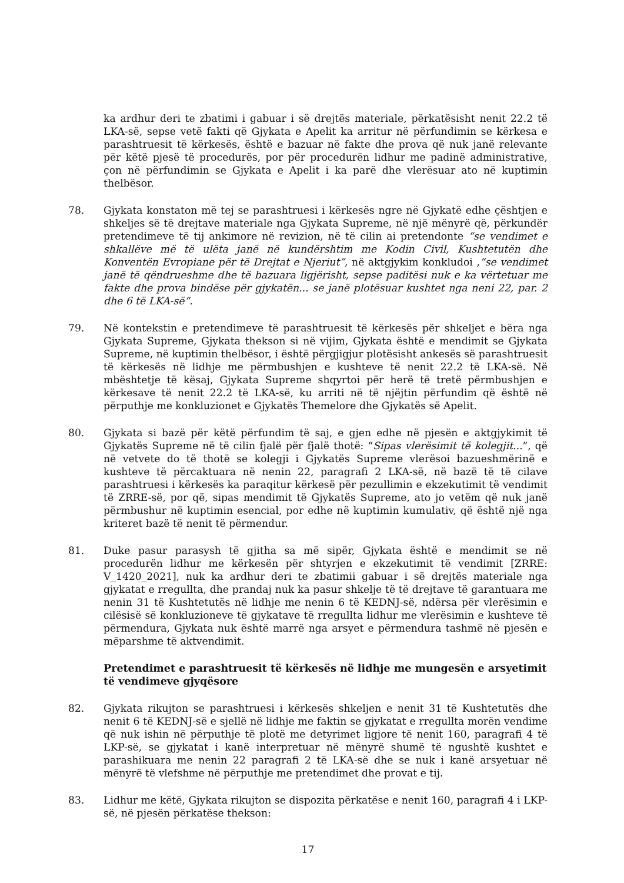ka ardhur deri te zbatimi i gabuar i së drejtës materiale, përkatësisht nenit 22.2 të LKA-së, sepse vetë fakti që Gjykata e Apelit ka arritur në përfundimin se kërkesa e parashtruesit të kërkesës, është e bazuar në fakte dhe prova që nuk janë relevante për këtë pjesë të procedurës, por për procedurën lidhur me padinë administrative, çon në përfundimin se Gjykata e Apelit i ka parë dhe vlerësuar ato në kuptimin thelbësor.
78. Gjykata konstaton më tej se parashtruesi i kërkesës ngre në Gjykatë edhe çështjen e shkeljes së të drejtave materiale nga Gjykata Supreme, në një mënyrë që, përkundër pretendimeve të tij ankimore në revizion, në të cilin ai pretendonte “se vendimet e shkallëve më të ulëta janë në kundërshtim me Kodin Civil, Kushtetutën dhe Konventën Evropiane për të Drejtat e Njeriut”, në aktgjykim konkludoi ,“se vendimet janë të qëndrueshme dhe të bazuara ligjërisht, sepse paditësi nuk e ka vërtetuar me fakte dhe prova bindëse për gjykatën... se janë plotësuar kushtet nga neni 22, par. 2 dhe 6 të LKA-së“.
79. Në kontekstin e pretendimeve të parashtruesit të kërkesës për shkeljet e bëra nga Gjykata Supreme, Gjykata thekson si në vijim, Gjykata është e mendimit se Gjykata Supreme, në kuptimin thelbësor, i është përgjigjur plotësisht ankesës së parashtruesit të kërkesës në lidhje me përmbushjen e kushteve të nenit 22.2 të LKA-së. Në mbështetje të kësaj, Gjykata Supreme shqyrtoi për herë të tretë përmbushjen e kërkesave të nenit 22.2 të LKA-së, ku arriti në të njëjtin përfundim që është në përputhje me konkluzionet e Gjykatës Themelore dhe Gjykatës së Apelit.
80. Gjykata si bazë për këtë përfundim të saj, e gjen edhe në pjesën e aktgjykimit të Gjykatës Supreme në të cilin fjalë për fjalë thotë: “Sipas vlerësimit të kolegjit...”, që në vetvete do të thotë se kolegji i Gjykatës Supreme vlerësoi bazueshmërinë e kushteve të përcaktuara në nenin 22, paragrafi 2 LKA-së, në bazë të të cilave parashtruesi i kërkesës ka paraqitur kërkesë për pezullimin e ekzekutimit të vendimit të ZRRE-së, por që, sipas mendimit të Gjykatës Supreme, ato jo vetëm që nuk janë përmbushur në kuptimin esencial, por edhe në kuptimin kumulativ, që është një nga kriteret bazë të nenit të përmendur.
81. Duke pasur parasysh të gjitha sa më sipër, Gjykata është e mendimit se në procedurën lidhur me kërkesën për shtyrjen e ekzekutimit të vendimit [ZRRE: V_1420_2021], nuk ka ardhur deri te zbatimii gabuar i së drejtës materiale nga gjykatat e rregullta, dhe prandaj nuk ka pasur shkelje të të drejtave të garantuara me nenin 31 të Kushtetutës në lidhje me nenin 6 të KEDNJ-së, ndërsa për vlerësimin e cilësisë së konkluzioneve të gjykatave të rregullta lidhur me vlerësimin e kushteve të përmendura, Gjykata nuk është marrë nga arsyet e përmendura tashmë në pjesën e mëparshme të aktvendimit.
Pretendimet e parashtruesit të kërkesës në lidhje me mungesën e arsyetimit të vendimeve gjyqësore
82. Gjykata rikujton se parashtruesi i kërkesës shkeljen e nenit 31 të Kushtetutës dhe nenit 6 të KEDNJ-së e sjellë në lidhje me faktin se gjykatat e rregullta morën vendime që nuk ishin në përputhje të plotë me detyrimet ligjore të nenit 160, paragrafi 4 të LKP-së, se gjykatat i kanë interpretuar në mënyrë shumë të ngushtë kushtet e parashikuara me nenin 22 paragrafi 2 të LKA-së dhe se nuk i kanë arsyetuar në mënyrë të vlefshme në përputhje me pretendimet dhe provat e tij.
83. Lidhur me këtë, Gjykata rikujton se dispozita përkatëse e nenit 160, paragrafi 4 i LKP-së, në pjesën përkatëse thekson:
17